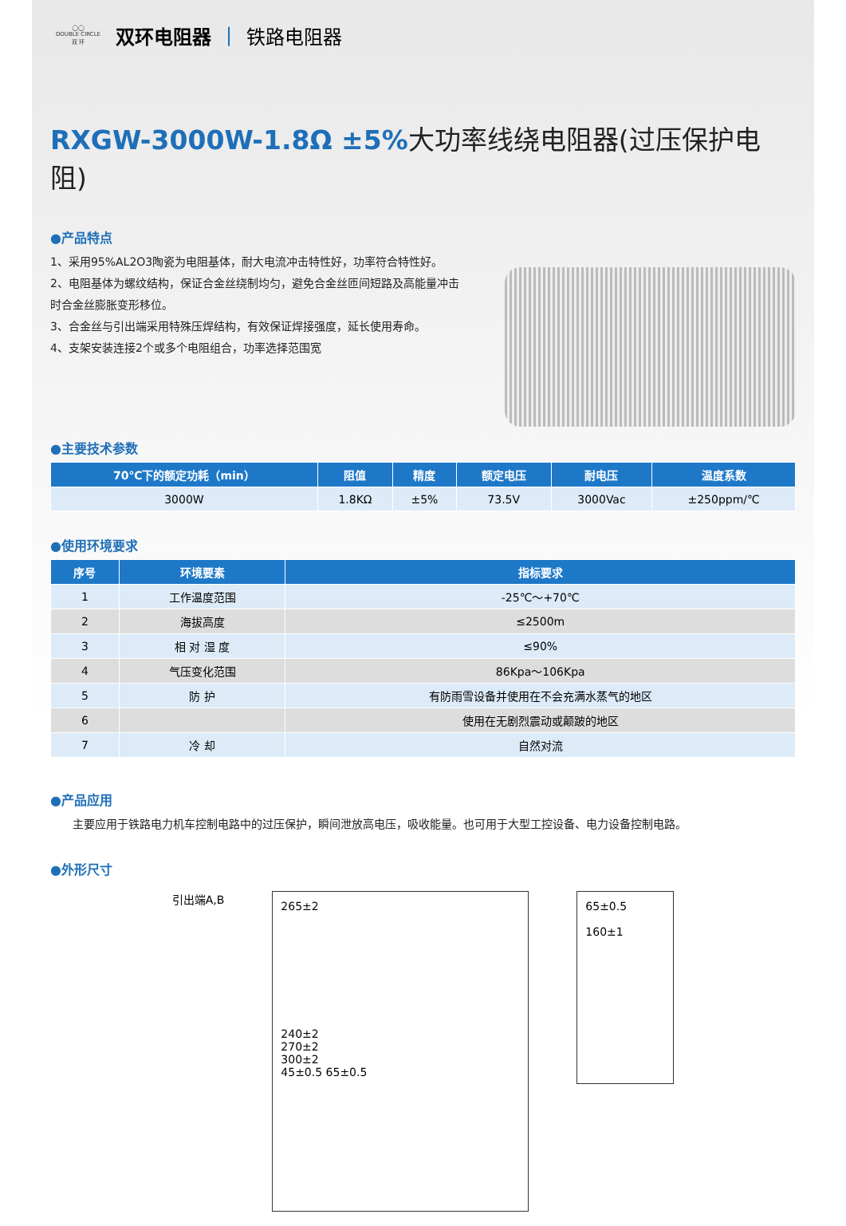◯◯
DOUBLE CIRCLE
双 环
双环电阻器 | 铁路电阻器
RXGW-3000W-1.8Ω ±5%大功率线绕电阻器(过压保护电阻)
●产品特点
1、采用95%AL2O3陶瓷为电阻基体，耐大电流冲击特性好，功率符合特性好。
2、电阻基体为螺纹结构，保证合金丝绕制均匀，避免合金丝匝间短路及高能量冲击时合金丝膨胀变形移位。
3、合金丝与引出端采用特殊压焊结构，有效保证焊接强度，延长使用寿命。
4、支架安装连接2个或多个电阻组合，功率选择范围宽
●主要技术参数
| 70℃下的额定功耗（min） | 阻值 | 精度 | 额定电压 | 耐电压 | 温度系数 |
| --- | --- | --- | --- | --- | --- |
| 3000W | 1.8KΩ | ±5% | 73.5V | 3000Vac | ±250ppm/℃ |
●使用环境要求
| 序号 | 环境要素 | 指标要求 |
| --- | --- | --- |
| 1 | 工作温度范围 | -25℃～+70℃ |
| 2 | 海拔高度 | ≤2500m |
| 3 | 相 对 湿 度 | ≤90% |
| 4 | 气压变化范围 | 86Kpa～106Kpa |
| 5 | 防 护 | 有防雨雪设备并使用在不会充满水蒸气的地区 |
| 6 | | 使用在无剧烈震动或颠跛的地区 |
| 7 | 冷 却 | 自然对流 |
●产品应用
　　主要应用于铁路电力机车控制电路中的过压保护，瞬间泄放高电压，吸收能量。也可用于大型工控设备、电力设备控制电路。
●外形尺寸
引出端A,B
265±2
240±2
270±2
300±2
45±0.5 65±0.5
65±0.5
160±1